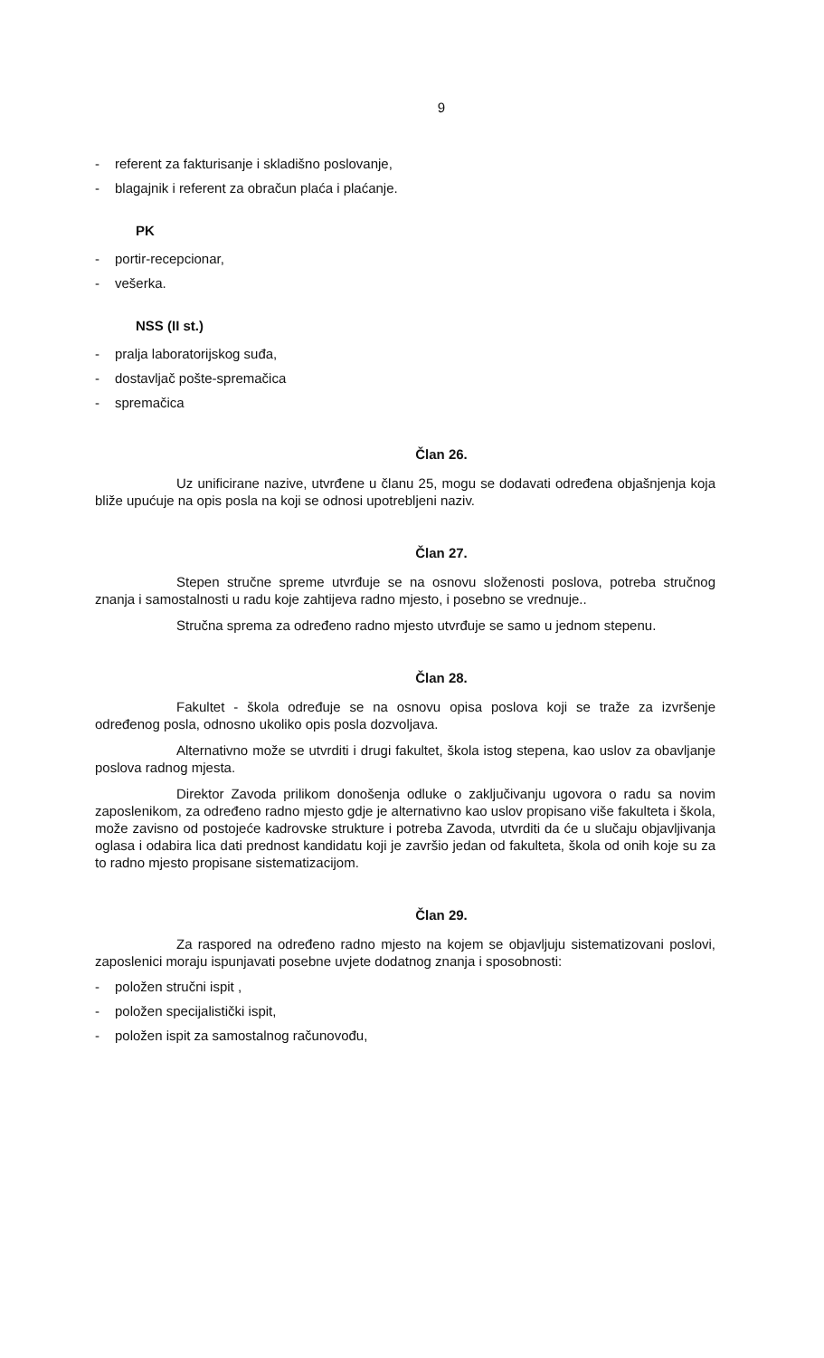9
- referent za fakturisanje i skladišno poslovanje,
- blagajnik i referent za obračun plaća i plaćanje.
PK
- portir-recepcionar,
- vešerka.
NSS (II st.)
- pralja laboratorijskog suđa,
- dostavljač pošte-spremačica
- spremačica
Član 26.
Uz unificirane nazive, utvrđene u članu 25, mogu se dodavati određena objašnjenja koja bliže upućuje na opis posla na koji se odnosi upotrebljeni naziv.
Član 27.
Stepen stručne spreme utvrđuje se na osnovu složenosti poslova, potreba stručnog znanja i samostalnosti u radu koje zahtijeva radno mjesto, i posebno se vrednuje..
Stručna sprema za određeno radno mjesto utvrđuje se samo u jednom stepenu.
Član 28.
Fakultet - škola određuje se na osnovu opisa poslova koji se traže za izvršenje određenog posla, odnosno ukoliko opis posla dozvoljava.
Alternativno može se utvrditi i drugi fakultet, škola istog stepena, kao uslov za obavljanje poslova radnog mjesta.
Direktor Zavoda prilikom donošenja odluke o zaključivanju ugovora o radu sa novim zaposlenikom, za određeno radno mjesto gdje je alternativno kao uslov propisano više fakulteta i škola, može zavisno od postojeće kadrovske strukture i potreba Zavoda, utvrditi da će u slučaju objavljivanja oglasa i odabira lica dati prednost kandidatu koji je završio jedan od fakulteta, škola od onih koje su za to radno mjesto propisane sistematizacijom.
Član 29.
Za raspored na određeno radno mjesto na kojem se objavljuju sistematizovani poslovi, zaposlenici moraju ispunjavati posebne uvjete dodatnog znanja i sposobnosti:
- položen stručni ispit ,
- položen specijalistički ispit,
- položen ispit za samostalnog računovođu,